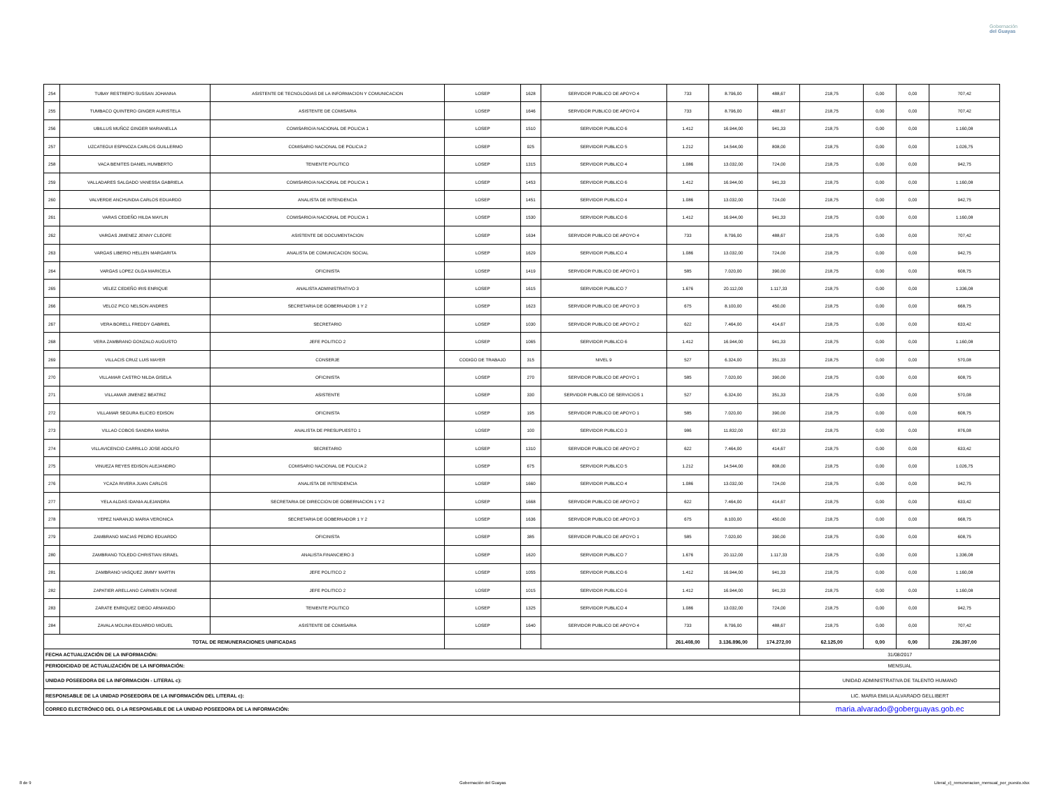Gobernación
del Guayas
| 254 | TUBAY RESTREPO SUSSAN JOHANNA | ASISTENTE DE TECNOLOGIAS DE LA INFORMACION Y COMUNICACION | LOSEP | 1628 | SERVIDOR PUBLICO DE APOYO 4 | 733 | 8.796,00 | 488,67 | 218,75 | 0,00 | 0,00 | 707,42 |
| 255 | TUMBACO QUINTERO GINGER AURISTELA | ASISTENTE DE COMISARIA | LOSEP | 1646 | SERVIDOR PUBLICO DE APOYO 4 | 733 | 8.796,00 | 488,67 | 218,75 | 0,00 | 0,00 | 707,42 |
| 256 | UBILLUS MUÑOZ GINGER MARIANELLA | COMISARIO/A NACIONAL DE POLICIA 1 | LOSEP | 1510 | SERVIDOR PUBLICO 6 | 1.412 | 16.944,00 | 941,33 | 218,75 | 0,00 | 0,00 | 1.160,08 |
| 257 | UZCATEGUI ESPINOZA CARLOS GUILLERMO | COMISARIO NACIONAL DE POLICIA 2 | LOSEP | 925 | SERVIDOR PUBLICO 5 | 1.212 | 14.544,00 | 808,00 | 218,75 | 0,00 | 0,00 | 1.026,75 |
| 258 | VACA BENITES DANIEL HUMBERTO | TENIENTE POLITICO | LOSEP | 1315 | SERVIDOR PUBLICO 4 | 1.086 | 13.032,00 | 724,00 | 218,75 | 0,00 | 0,00 | 942,75 |
| 259 | VALLADARES SALGADO VANESSA GABRIELA | COMISARIO/A NACIONAL DE POLICIA 1 | LOSEP | 1453 | SERVIDOR PUBLICO 6 | 1.412 | 16.944,00 | 941,33 | 218,75 | 0,00 | 0,00 | 1.160,08 |
| 260 | VALVERDE ANCHUNDIA CARLOS EDUARDO | ANALISTA DE INTENDENCIA | LOSEP | 1451 | SERVIDOR PUBLICO 4 | 1.086 | 13.032,00 | 724,00 | 218,75 | 0,00 | 0,00 | 942,75 |
| 261 | VARAS CEDEÑO HILDA MAYLIN | COMISARIO/A NACIONAL DE POLICIA 1 | LOSEP | 1530 | SERVIDOR PUBLICO 6 | 1.412 | 16.944,00 | 941,33 | 218,75 | 0,00 | 0,00 | 1.160,08 |
| 262 | VARGAS JIMENEZ JENNY CLEOFE | ASISTENTE DE DOCUMENTACION | LOSEP | 1634 | SERVIDOR PUBLICO DE APOYO 4 | 733 | 8.796,00 | 488,67 | 218,75 | 0,00 | 0,00 | 707,42 |
| 263 | VARGAS LIBERIO HELLEN MARGARITA | ANALISTA DE COMUNICACION SOCIAL | LOSEP | 1629 | SERVIDOR PUBLICO 4 | 1.086 | 13.032,00 | 724,00 | 218,75 | 0,00 | 0,00 | 942,75 |
| 264 | VARGAS LOPEZ OLGA MARICELA | OFICINISTA | LOSEP | 1419 | SERVIDOR PUBLICO DE APOYO 1 | 585 | 7.020,00 | 390,00 | 218,75 | 0,00 | 0,00 | 608,75 |
| 265 | VELEZ CEDEÑO IRIS ENRIQUE | ANALISTA ADMINISTRATIVO 3 | LOSEP | 1615 | SERVIDOR PUBLICO 7 | 1.676 | 20.112,00 | 1.117,33 | 218,75 | 0,00 | 0,00 | 1.336,08 |
| 266 | VELOZ PICO NELSON ANDRES | SECRETARIA DE GOBERNADOR 1 Y 2 | LOSEP | 1623 | SERVIDOR PUBLICO DE APOYO 3 | 675 | 8.100,00 | 450,00 | 218,75 | 0,00 | 0,00 | 668,75 |
| 267 | VERA BORELL FREDDY GABRIEL | SECRETARIO | LOSEP | 1030 | SERVIDOR PUBLICO DE APOYO 2 | 622 | 7.464,00 | 414,67 | 218,75 | 0,00 | 0,00 | 633,42 |
| 268 | VERA ZAMBRANO GONZALO AUGUSTO | JEFE POLITICO 2 | LOSEP | 1065 | SERVIDOR PUBLICO 6 | 1.412 | 16.944,00 | 941,33 | 218,75 | 0,00 | 0,00 | 1.160,08 |
| 269 | VILLACIS CRUZ LUIS MAYER | CONSERJE | CODIGO DE TRABAJO | 315 | NIVEL 9 | 527 | 6.324,00 | 351,33 | 218,75 | 0,00 | 0,00 | 570,08 |
| 270 | VILLAMAR CASTRO NILDA GISELA | OFICINISTA | LOSEP | 270 | SERVIDOR PUBLICO DE APOYO 1 | 585 | 7.020,00 | 390,00 | 218,75 | 0,00 | 0,00 | 608,75 |
| 271 | VILLAMAR JIMENEZ BEATRIZ | ASISTENTE | LOSEP | 330 | SERVIDOR PUBLICO DE SERVICIOS 1 | 527 | 6.324,00 | 351,33 | 218,75 | 0,00 | 0,00 | 570,08 |
| 272 | VILLAMAR SEGURA ELICEO EDISON | OFICINISTA | LOSEP | 195 | SERVIDOR PUBLICO DE APOYO 1 | 585 | 7.020,00 | 390,00 | 218,75 | 0,00 | 0,00 | 608,75 |
| 273 | VILLAO COBOS SANDRA MARIA | ANALISTA DE PRESUPUESTO 1 | LOSEP | 100 | SERVIDOR PUBLICO 3 | 986 | 11.832,00 | 657,33 | 218,75 | 0,00 | 0,00 | 876,08 |
| 274 | VILLAVICENCIO CARRILLO JOSE ADOLFO | SECRETARIO | LOSEP | 1310 | SERVIDOR PUBLICO DE APOYO 2 | 622 | 7.464,00 | 414,67 | 218,75 | 0,00 | 0,00 | 633,42 |
| 275 | VINUEZA REYES EDISON ALEJANDRO | COMISARIO NACIONAL DE POLICIA 2 | LOSEP | 675 | SERVIDOR PUBLICO 5 | 1.212 | 14.544,00 | 808,00 | 218,75 | 0,00 | 0,00 | 1.026,75 |
| 276 | YCAZA RIVERA JUAN CARLOS | ANALISTA DE INTENDENCIA | LOSEP | 1660 | SERVIDOR PUBLICO 4 | 1.086 | 13.032,00 | 724,00 | 218,75 | 0,00 | 0,00 | 942,75 |
| 277 | YELA ALDAS IDANIA ALEJANDRA | SECRETARIA DE DIRECCION DE GOBERNACION 1 Y 2 | LOSEP | 1668 | SERVIDOR PUBLICO DE APOYO 2 | 622 | 7.464,00 | 414,67 | 218,75 | 0,00 | 0,00 | 633,42 |
| 278 | YEPEZ NARANJO MARIA VERONICA | SECRETARIA DE GOBERNADOR 1 Y 2 | LOSEP | 1636 | SERVIDOR PUBLICO DE APOYO 3 | 675 | 8.100,00 | 450,00 | 218,75 | 0,00 | 0,00 | 668,75 |
| 279 | ZAMBRANO MACIAS PEDRO EDUARDO | OFICINISTA | LOSEP | 385 | SERVIDOR PUBLICO DE APOYO 1 | 585 | 7.020,00 | 390,00 | 218,75 | 0,00 | 0,00 | 608,75 |
| 280 | ZAMBRANO TOLEDO CHRISTIAN ISRAEL | ANALISTA FINANCIERO 3 | LOSEP | 1620 | SERVIDOR PUBLICO 7 | 1.676 | 20.112,00 | 1.117,33 | 218,75 | 0,00 | 0,00 | 1.336,08 |
| 281 | ZAMBRANO VASQUEZ JIMMY MARTIN | JEFE POLITICO 2 | LOSEP | 1055 | SERVIDOR PUBLICO 6 | 1.412 | 16.944,00 | 941,33 | 218,75 | 0,00 | 0,00 | 1.160,08 |
| 282 | ZAPATIER ARELLANO CARMEN IVONNE | JEFE POLITICO 2 | LOSEP | 1015 | SERVIDOR PUBLICO 6 | 1.412 | 16.944,00 | 941,33 | 218,75 | 0,00 | 0,00 | 1.160,08 |
| 283 | ZARATE ENRIQUEZ DIEGO ARMANDO | TENIENTE POLITICO | LOSEP | 1325 | SERVIDOR PUBLICO 4 | 1.086 | 13.032,00 | 724,00 | 218,75 | 0,00 | 0,00 | 942,75 |
| 284 | ZAVALA MOLINA EDUARDO MIGUEL | ASISTENTE DE COMISARIA | LOSEP | 1640 | SERVIDOR PUBLICO DE APOYO 4 | 733 | 8.796,00 | 488,67 | 218,75 | 0,00 | 0,00 | 707,42 |
| TOTAL DE REMUNERACIONES UNIFICADAS | | | | | | 261.408,00 | 3.136.896,00 | 174.272,00 | 62.125,00 | 0,00 | 0,00 | 236.397,00 |
| FECHA ACTUALIZACIÓN DE LA INFORMACIÓN: | | | | | | | | | 31/08/2017 | | | |
| PERIODICIDAD DE ACTUALIZACIÓN DE LA INFORMACIÓN: | | | | | | | | | MENSUAL | | | |
| UNIDAD POSEEDORA DE LA INFORMACION - LITERAL c): | | | | | | | | | UNIDAD ADMINISTRATIVA DE TALENTO HUMANO | | | |
| RESPONSABLE DE LA UNIDAD POSEEDORA DE LA INFORMACIÓN DEL LITERAL c): | | | | | | | | | LIC. MARIA EMILIA ALVARADO GELLIBERT | | | |
| CORREO ELECTRÓNICO DEL O LA RESPONSABLE DE LA UNIDAD POSEEDORA DE LA INFORMACIÓN: | | | | | | | | | maria.alvarado@goberguayas.gob.ec | | | |
8 de 9 Gobernación del Guayas Literal_c)_remuneracion_mensual_por_puesto.xlsx